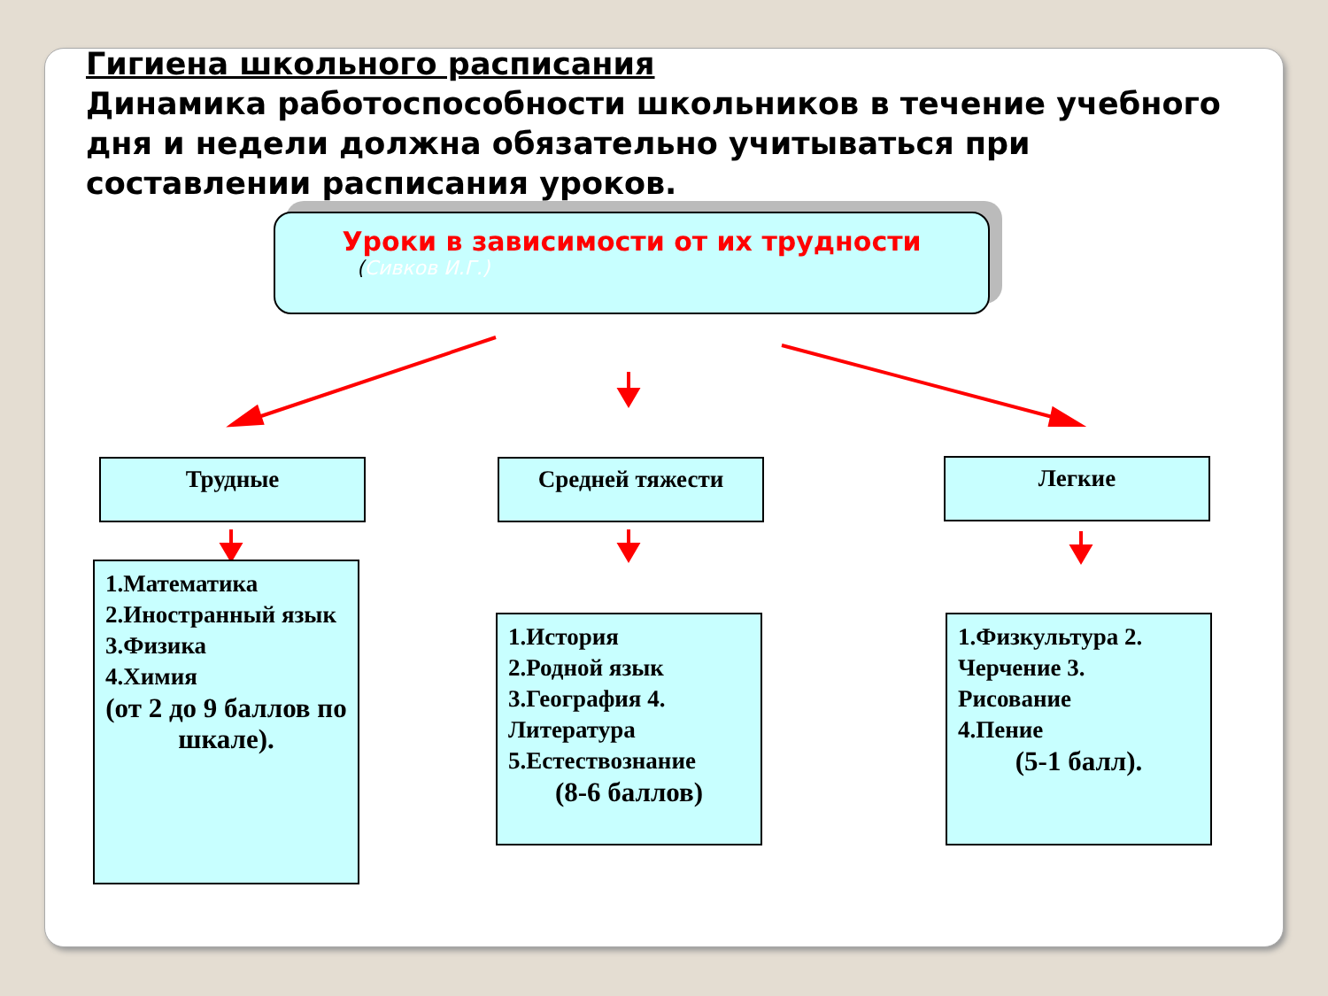Гигиена школьного расписания
Динамика работоспособности школьников в течение учебного дня и недели должна обязательно учитываться при составлении расписания уроков.
Уроки в зависимости от их трудности
(Сивков И.Г.)
Трудные Средней тяжести Легкие
1.Математика
2.Иностранный язык
3.Физика
4.Химия
(от 2 до 9 баллов по шкале).
1.История
2.Родной язык
3.География 4. Литература
5.Естествознание
(8-6 баллов)
1.Физкультура 2. Черчение 3. Рисование
4.Пение
(5-1 балл).